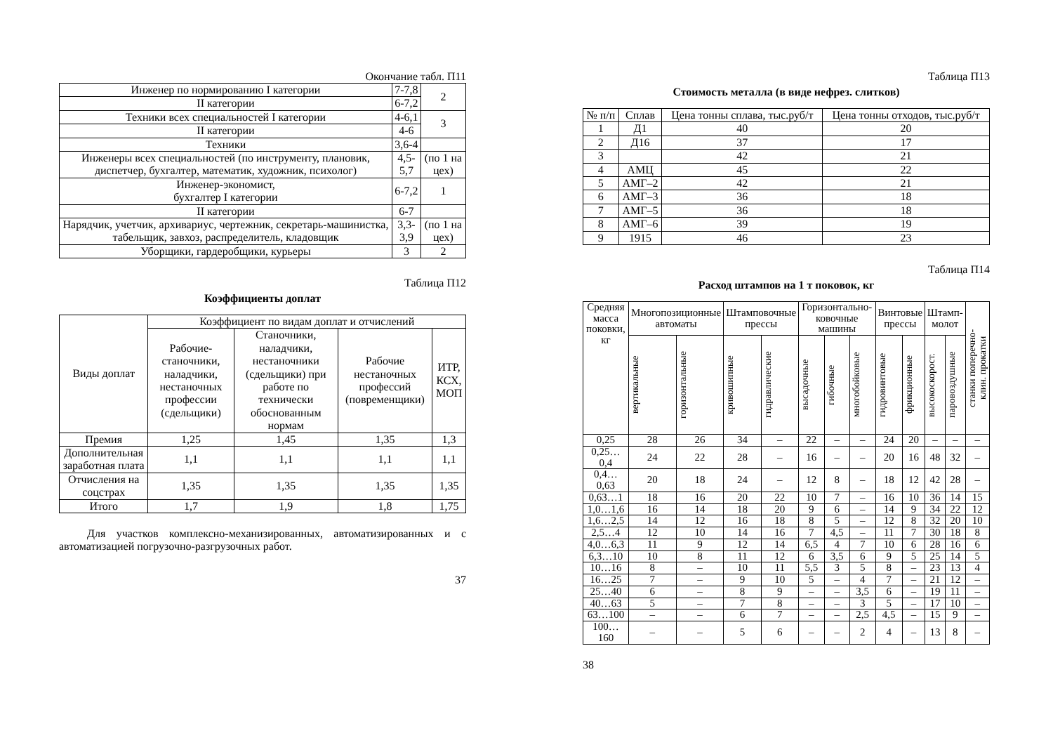Окончание табл. П11
| Инженер по нормированию I категории | 7-7,8 | 2 |
| II категории | 6-7,2 | |
| Техники всех специальностей I категории | 4-6,1 | 3 |
| II категории | 4-6 | |
| Техники | 3,6-4 | |
| Инженеры всех специальностей (по инструменту, плановик, диспетчер, бухгалтер, математик, художник, психолог) | 4,5-5,7 | (по 1 на цех) |
| Инженер-экономист, бухгалтер I категории | 6-7,2 | 1 |
| II категории | 6-7 | |
| Нарядчик, учетчик, архивариус, чертежник, секретарь-машинистка, табельщик, завхоз, распределитель, кладовщик | 3,3-3,9 | (по 1 на цех) |
| Уборщики, гардеробщики, курьеры | 3 | 2 |
Таблица П12
Коэффициенты доплат
| Виды доплат | Коэффициент по видам доплат и отчислений | | | |
| --- | --- | --- | --- | --- |
| | Рабочие-станочники, наладчики, нестаночных профессии (сдельщики) | Станочники, наладчики, нестаночники (сдельщики) при работе по технически обоснованным нормам | Рабочие нестаночных профессий (повременщики) | ИТР, КСХ, МОП |
| Премия | 1,25 | 1,45 | 1,35 | 1,3 |
| Дополнительная заработная плата | 1,1 | 1,1 | 1,1 | 1,1 |
| Отчисления на соцстрах | 1,35 | 1,35 | 1,35 | 1,35 |
| Итого | 1,7 | 1,9 | 1,8 | 1,75 |
Для участков комплексно-механизированных, автоматизированных и с автоматизацией погрузочно-разгрузочных работ.
37
Таблица П13
Стоимость металла (в виде нефрез. слитков)
| № п/п | Сплав | Цена тонны сплава, тыс.руб/т | Цена тонны отходов, тыс.руб/т |
| --- | --- | --- | --- |
| 1 | Д1 | 40 | 20 |
| 2 | Д16 | 37 | 17 |
| 3 | | 42 | 21 |
| 4 | АМЦ | 45 | 22 |
| 5 | АМГ–2 | 42 | 21 |
| 6 | АМГ–3 | 36 | 18 |
| 7 | АМГ–5 | 36 | 18 |
| 8 | АМГ–6 | 39 | 19 |
| 9 | 1915 | 46 | 23 |
Таблица П14
Расход штампов на 1 т поковок, кг
| Средняя масса поковки, кг | Многопозиционные автоматы | | Штамповочные прессы | | Горизонтально-ковочные машины | | | Винтовые прессы | | Штамп-молот | | станки поперечно-клин. прокатки |
| --- | --- | --- | --- | --- | --- | --- | --- | --- | --- | --- | --- | --- |
| | вертикальные | горизонтальные | кривошипные | гидравлические | высадочные | гибочные | многобойковые | гидровинтовые | фрикционные | высокоскорост. | паровоздушные | |
| 0,25 | 28 | 26 | 34 | – | 22 | – | – | 24 | 20 | – | – | – |
| 0,25…0,4 | 24 | 22 | 28 | – | 16 | – | – | 20 | 16 | 48 | 32 | – |
| 0,4…0,63 | 20 | 18 | 24 | – | 12 | 8 | – | 18 | 12 | 42 | 28 | – |
| 0,63…1 | 18 | 16 | 20 | 22 | 10 | 7 | – | 16 | 10 | 36 | 14 | 15 |
| 1,0…1,6 | 16 | 14 | 18 | 20 | 9 | 6 | – | 14 | 9 | 34 | 22 | 12 |
| 1,6…2,5 | 14 | 12 | 16 | 18 | 8 | 5 | – | 12 | 8 | 32 | 20 | 10 |
| 2,5…4 | 12 | 10 | 14 | 16 | 7 | 4,5 | – | 11 | 7 | 30 | 18 | 8 |
| 4,0…6,3 | 11 | 9 | 12 | 14 | 6,5 | 4 | 7 | 10 | 6 | 28 | 16 | 6 |
| 6,3…10 | 10 | 8 | 11 | 12 | 6 | 3,5 | 6 | 9 | 5 | 25 | 14 | 5 |
| 10…16 | 8 | – | 10 | 11 | 5,5 | 3 | 5 | 8 | – | 23 | 13 | 4 |
| 16…25 | 7 | – | 9 | 10 | 5 | – | 4 | 7 | – | 21 | 12 | – |
| 25…40 | 6 | – | 8 | 9 | – | – | 3,5 | 6 | – | 19 | 11 | – |
| 40…63 | 5 | – | 7 | 8 | – | – | 3 | 5 | – | 17 | 10 | – |
| 63…100 | – | – | 6 | 7 | – | – | 2,5 | 4,5 | – | 15 | 9 | – |
| 100…160 | – | – | 5 | 6 | – | – | 2 | 4 | – | 13 | 8 | – |
38